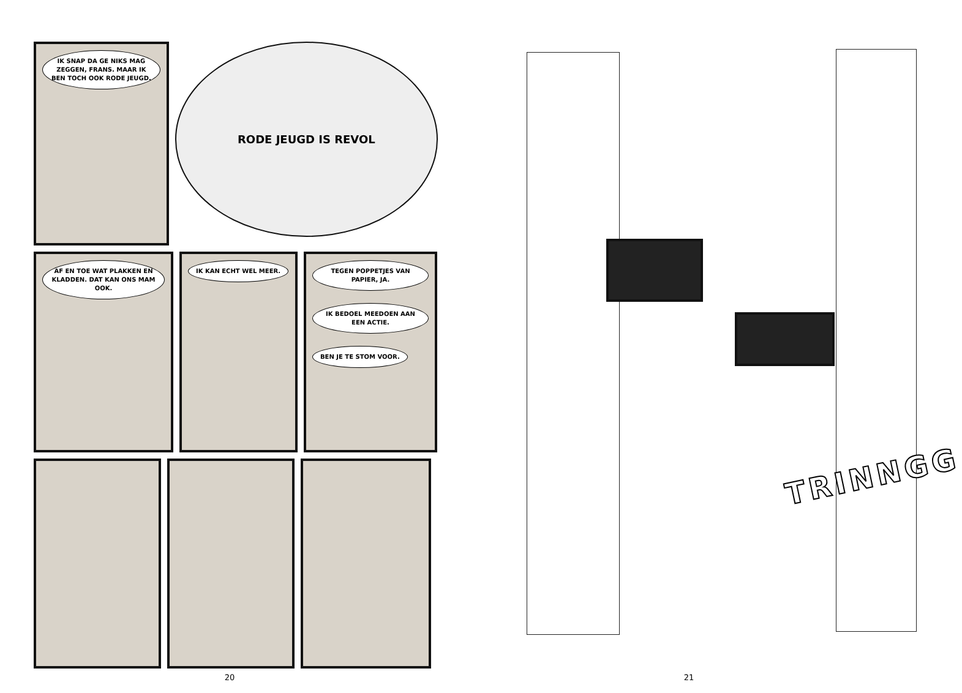IK SNAP DA GE NIKS MAG ZEGGEN, FRANS. MAAR IK BEN TOCH OOK RODE JEUGD.
RODE JEUGD IS REVOL
AF EN TOE WAT PLAKKEN EN KLADDEN. DAT KAN ONS MAM OOK.
IK KAN ECHT WEL MEER. TEGEN POPPETJES VAN PAPIER, JA.
IK BEDOEL MEEDOEN AAN EEN ACTIE.
BEN JE TE STOM VOOR.
20
TRINNGG
21